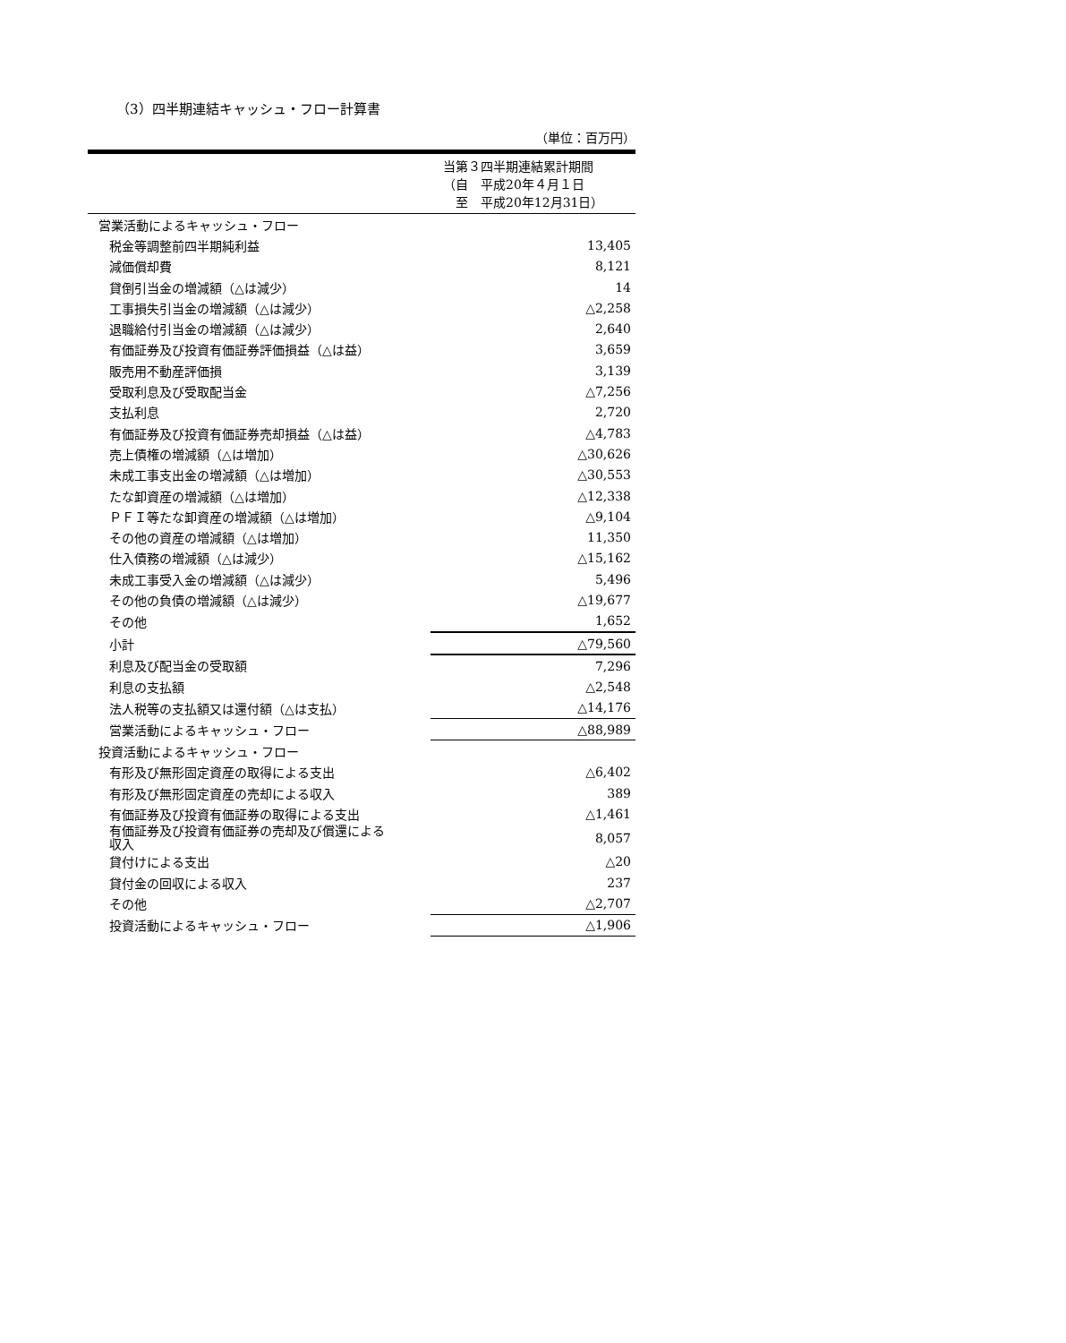（3）四半期連結キャッシュ・フロー計算書
（単位：百万円）
| | 当第３四半期連結累計期間 （自 平成20年４月１日 至 平成20年12月31日） |
| 営業活動によるキャッシュ・フロー | |
| 税金等調整前四半期純利益 | 13,405 |
| 減価償却費 | 8,121 |
| 貸倒引当金の増減額（△は減少） | 14 |
| 工事損失引当金の増減額（△は減少） | △2,258 |
| 退職給付引当金の増減額（△は減少） | 2,640 |
| 有価証券及び投資有価証券評価損益（△は益） | 3,659 |
| 販売用不動産評価損 | 3,139 |
| 受取利息及び受取配当金 | △7,256 |
| 支払利息 | 2,720 |
| 有価証券及び投資有価証券売却損益（△は益） | △4,783 |
| 売上債権の増減額（△は増加） | △30,626 |
| 未成工事支出金の増減額（△は増加） | △30,553 |
| たな卸資産の増減額（△は増加） | △12,338 |
| ＰＦＩ等たな卸資産の増減額（△は増加） | △9,104 |
| その他の資産の増減額（△は増加） | 11,350 |
| 仕入債務の増減額（△は減少） | △15,162 |
| 未成工事受入金の増減額（△は減少） | 5,496 |
| その他の負債の増減額（△は減少） | △19,677 |
| その他 | 1,652 |
| 小計 | △79,560 |
| 利息及び配当金の受取額 | 7,296 |
| 利息の支払額 | △2,548 |
| 法人税等の支払額又は還付額（△は支払） | △14,176 |
| 営業活動によるキャッシュ・フロー | △88,989 |
| 投資活動によるキャッシュ・フロー | |
| 有形及び無形固定資産の取得による支出 | △6,402 |
| 有形及び無形固定資産の売却による収入 | 389 |
| 有価証券及び投資有価証券の取得による支出 | △1,461 |
| 有価証券及び投資有価証券の売却及び償還による 収入 | 8,057 |
| 貸付けによる支出 | △20 |
| 貸付金の回収による収入 | 237 |
| その他 | △2,707 |
| 投資活動によるキャッシュ・フロー | △1,906 |